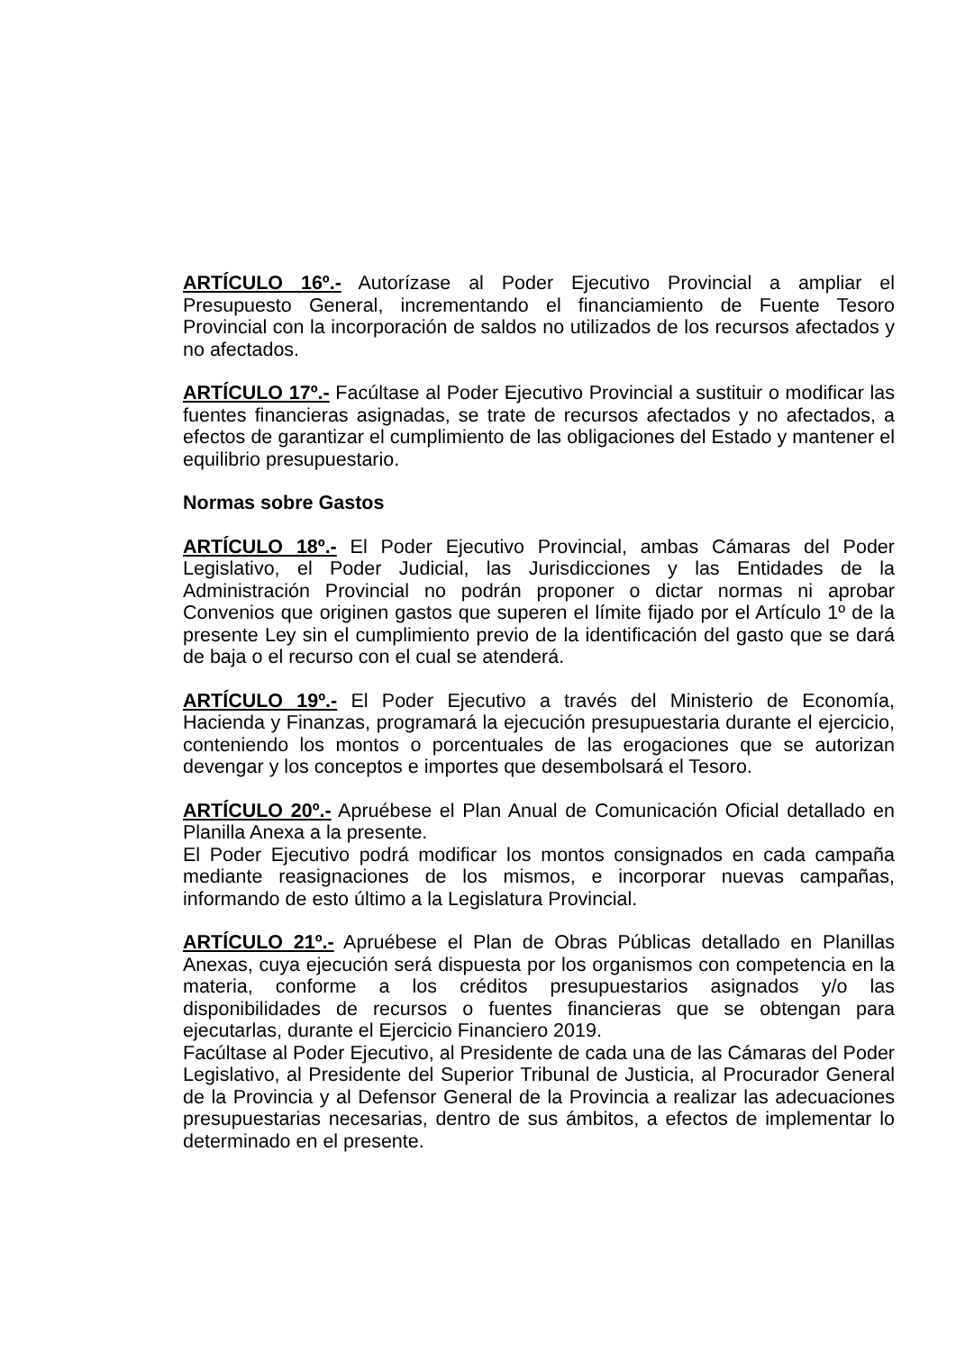ARTÍCULO 16º.- Autorízase al Poder Ejecutivo Provincial a ampliar el Presupuesto General, incrementando el financiamiento de Fuente Tesoro Provincial con la incorporación de saldos no utilizados de los recursos afectados y no afectados.
ARTÍCULO 17º.- Facúltase al Poder Ejecutivo Provincial a sustituir o modificar las fuentes financieras asignadas, se trate de recursos afectados y no afectados, a efectos de garantizar el cumplimiento de las obligaciones del Estado y mantener el equilibrio presupuestario.
Normas sobre Gastos
ARTÍCULO 18º.- El Poder Ejecutivo Provincial, ambas Cámaras del Poder Legislativo, el Poder Judicial, las Jurisdicciones y las Entidades de la Administración Provincial no podrán proponer o dictar normas ni aprobar Convenios que originen gastos que superen el límite fijado por el Artículo 1º de la presente Ley sin el cumplimiento previo de la identificación del gasto que se dará de baja o el recurso con el cual se atenderá.
ARTÍCULO 19º.- El Poder Ejecutivo a través del Ministerio de Economía, Hacienda y Finanzas, programará la ejecución presupuestaria durante el ejercicio, conteniendo los montos o porcentuales de las erogaciones que se autorizan devengar y los conceptos e importes que desembolsará el Tesoro.
ARTÍCULO 20º.- Apruébese el Plan Anual de Comunicación Oficial detallado en Planilla Anexa a la presente.
El Poder Ejecutivo podrá modificar los montos consignados en cada campaña mediante reasignaciones de los mismos, e incorporar nuevas campañas, informando de esto último a la Legislatura Provincial.
ARTÍCULO 21º.- Apruébese el Plan de Obras Públicas detallado en Planillas Anexas, cuya ejecución será dispuesta por los organismos con competencia en la materia, conforme a los créditos presupuestarios asignados y/o las disponibilidades de recursos o fuentes financieras que se obtengan para ejecutarlas, durante el Ejercicio Financiero 2019.
Facúltase al Poder Ejecutivo, al Presidente de cada una de las Cámaras del Poder Legislativo, al Presidente del Superior Tribunal de Justicia, al Procurador General de la Provincia y al Defensor General de la Provincia a realizar las adecuaciones presupuestarias necesarias, dentro de sus ámbitos, a efectos de implementar lo determinado en el presente.